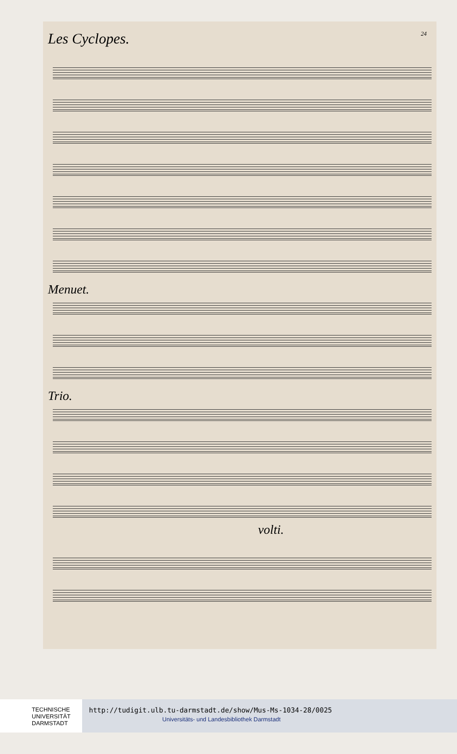Les Cyclopes. 24
Menuet.
Trio.
volti.
TECHNISCHE
UNIVERSITÄT
DARMSTADT
http://tudigit.ulb.tu-darmstadt.de/show/Mus-Ms-1034-28/0025
Universitäts- und Landesbibliothek Darmstadt